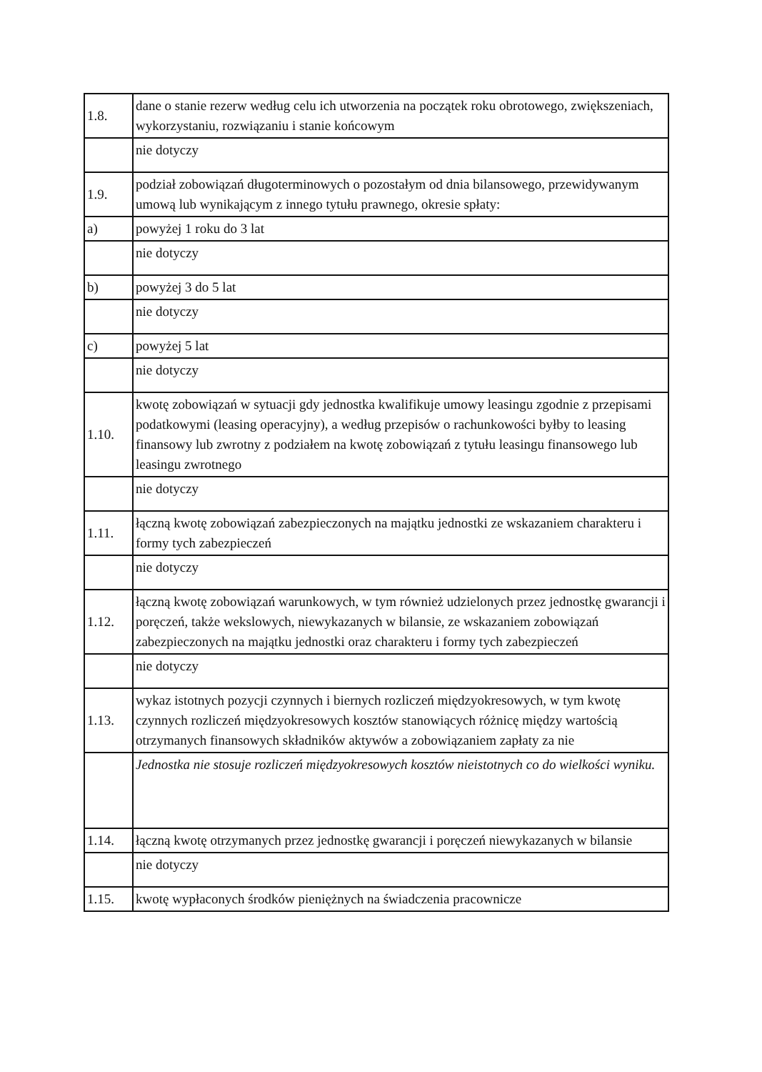| 1.8. | dane o stanie rezerw według celu ich utworzenia na początek roku obrotowego, zwiększeniach, wykorzystaniu, rozwiązaniu i stanie końcowym |
| | nie dotyczy |
| 1.9. | podział zobowiązań długoterminowych o pozostałym od dnia bilansowego, przewidywanym umową lub wynikającym z innego tytułu prawnego, okresie spłaty: |
| a) | powyżej 1 roku do 3 lat |
| | nie dotyczy |
| b) | powyżej 3 do 5 lat |
| | nie dotyczy |
| c) | powyżej 5 lat |
| | nie dotyczy |
| 1.10. | kwotę zobowiązań w sytuacji gdy jednostka kwalifikuje umowy leasingu zgodnie z przepisami podatkowymi (leasing operacyjny), a według przepisów o rachunkowości byłby to leasing finansowy lub zwrotny z podziałem na kwotę zobowiązań z tytułu leasingu finansowego lub leasingu zwrotnego |
| | nie dotyczy |
| 1.11. | łączną kwotę zobowiązań zabezpieczonych na majątku jednostki ze wskazaniem charakteru i formy tych zabezpieczeń |
| | nie dotyczy |
| 1.12. | łączną kwotę zobowiązań warunkowych, w tym również udzielonych przez jednostkę gwarancji i poręczeń, także wekslowych, niewykazanych w bilansie, ze wskazaniem zobowiązań zabezpieczonych na majątku jednostki oraz charakteru i formy tych zabezpieczeń |
| | nie dotyczy |
| 1.13. | wykaz istotnych pozycji czynnych i biernych rozliczeń międzyokresowych, w tym kwotę czynnych rozliczeń międzyokresowych kosztów stanowiących różnicę między wartością otrzymanych finansowych składników aktywów a zobowiązaniem zapłaty za nie |
| | Jednostka nie stosuje rozliczeń międzyokresowych kosztów nieistotnych co do wielkości wyniku. |
| 1.14. | łączną kwotę otrzymanych przez jednostkę gwarancji i poręczeń niewykazanych w bilansie |
| | nie dotyczy |
| 1.15. | kwotę wypłaconych środków pieniężnych na świadczenia pracownicze |